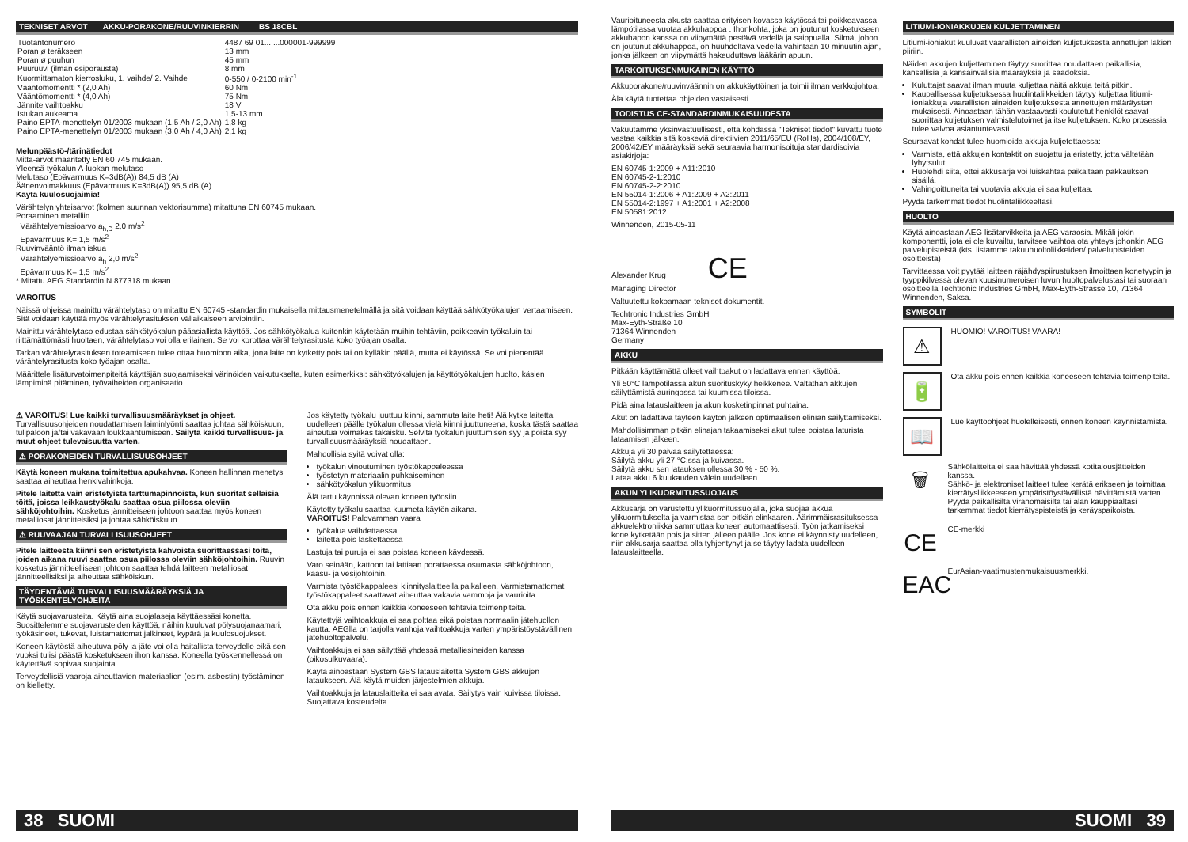TEKNISET ARVOT AKKU-PORAKONE/RUUVINKIERRIN BS 18CBL
| Tuotantonumero | 4487 69 01... ...000001-999999 |
| Poran ø teräkseen | 13 mm |
| Poran ø puuhun | 45 mm |
| Puuruuvi (ilman esiporausta) | 8 mm |
| Kuormittamaton kierrosluku, 1. vaihde/ 2. Vaihde | 0-550 / 0-2100 min<sup>-1</sup> |
| Vääntömomentti * (2,0 Ah) | 60 Nm |
| Vääntömomentti * (4,0 Ah) | 75 Nm |
| Jännite vaihtoakku | 18 V |
| Istukan aukeama | 1,5-13 mm |
| Paino EPTA-menettelyn 01/2003 mukaan (1,5 Ah / 2,0 Ah) | 1,8 kg |
| Paino EPTA-menettelyn 01/2003 mukaan (3,0 Ah / 4,0 Ah) | 2,1 kg |
Melunpäästö-/tärinätiedot
Mitta-arvot määritetty EN 60 745 mukaan.
Yleensä työkalun A-luokan melutaso
Melutaso (Epävarmuus K=3dB(A)) 84,5 dB (A)
Äänenvoimakkuus (Epävarmuus K=3dB(A)) 95,5 dB (A)
Käytä kuulosuojaimia!
Värähtelyn yhteisarvot (kolmen suunnan vektorisumma) mitattuna EN 60745 mukaan.
Poraaminen metalliin
Värähtelyemissioarvo a<sub>h,D</sub> 2,0 m/s<sup>2</sup>
Epävarmuus K= 1,5 m/s<sup>2</sup>
Ruuvinvääntö ilman iskua
Värähtelyemissioarvo a<sub>h</sub> 2,0 m/s<sup>2</sup>
Epävarmuus K= 1,5 m/s<sup>2</sup>
* Mitattu AEG Standardin N 877318 mukaan
VAROITUS
Näissä ohjeissa mainittu värähtelytaso on mitattu EN 60745 -standardin mukaisella mittausmenetelmällä ja sitä voidaan käyttää sähkötyökalujen vertaamiseen. Sitä voidaan käyttää myös värähtelyrasituksen väliaikaiseen arviointiin.
Mainittu värähtelytaso edustaa sähkötyökalun pääasiallista käyttöä. Jos sähkötyökalua kuitenkin käytetään muihin tehtäviin, poikkeavin työkaluin tai riittämättömästi huoltaen, värähtelytaso voi olla erilainen. Se voi korottaa värähtelyrasitusta koko työajan osalta.
Tarkan värähtelyrasituksen toteamiseen tulee ottaa huomioon aika, jona laite on kytketty pois tai on kylläkin päällä, mutta ei käytössä. Se voi pienentää värähtelyrasitusta koko työajan osalta.
Määrittele lisäturvatoimenpiteitä käyttäjän suojaamiseksi värinöiden vaikutukselta, kuten esimerkiksi: sähkötyökalujen ja käyttötyökalujen huolto, käsien lämpiminä pitäminen, työvaiheiden organisaatio.
⚠ VAROITUS! Lue kaikki turvallisuusmääräykset ja ohjeet. Turvallisuusohjeiden noudattamisen laiminlyönti saattaa johtaa sähköiskuun, tulipaloon ja/tai vakavaan loukkaantumiseen. Säilytä kaikki turvallisuus- ja muut ohjeet tulevaisuutta varten.
⚠ PORAKONEIDEN TURVALLISUUSOHJEET
Käytä koneen mukana toimitettua apukahvaa. Koneen hallinnan menetys saattaa aiheuttaa henkivahinkoja.
Pitele laitetta vain eristetyistä tarttumapinnoista, kun suoritat sellaisia töitä, joissa leikkaustyökalu saattaa osua piilossa oleviin sähköjohtoihin. Kosketus jännitteiseen johtoon saattaa myös koneen metalliosat jännitteisiksi ja johtaa sähköiskuun.
⚠ RUUVAAJAN TURVALLISUUSOHJEET
Pitele laitteesta kiinni sen eristetyistä kahvoista suorittaessasi töitä, joiden aikana ruuvi saattaa osua piilossa oleviin sähköjohtoihin. Ruuvin kosketus jännitteelliseen johtoon saattaa tehdä laitteen metalliosat jännitteellisiksi ja aiheuttaa sähköiskun.
TÄYDENTÄVIÄ TURVALLISUUSMÄÄRÄYKSIÄ JA TYÖSKENTELYOHJEITA
Käytä suojavarusteita. Käytä aina suojalaseja käyttäessäsi konetta. Suosittelemme suojavarusteiden käyttöä, näihin kuuluvat pölysuojanaamari, työkäsineet, tukevat, luistamattomat jalkineet, kypärä ja kuulosuojukset.
Koneen käytöstä aiheutuva pöly ja jäte voi olla haitallista terveydelle eikä sen vuoksi tulisi päästä kosketukseen ihon kanssa. Koneella työskennellessä on käytettävä sopivaa suojainta.
Terveydellisiä vaaroja aiheuttavien materiaalien (esim. asbestin) työstäminen on kielletty.
Jos käytetty työkalu juuttuu kiinni, sammuta laite heti! Älä kytke laitetta uudelleen päälle työkalun ollessa vielä kiinni juuttuneena, koska tästä saattaa aiheutua voimakas takaisku. Selvitä työkalun juuttumisen syy ja poista syy turvallisuusmääräyksiä noudattaen.
Mahdollisia syitä voivat olla:
työkalun vinoutuminen työstökappaleessa
työstetyn materiaalin puhkaiseminen
sähkötyökalun ylikuormitus
Älä tartu käynnissä olevan koneen työosiin.
Käytetty työkalu saattaa kuumeta käytön aikana.
VAROITUS! Palovamman vaara
työkalua vaihdettaessa
laitetta pois laskettaessa
Lastuja tai puruja ei saa poistaa koneen käydessä.
Varo seinään, kattoon tai lattiaan porattaessa osumasta sähköjohtoon, kaasu- ja vesijohtoihin.
Varmista työstökappaleesi kiinnityslaitteella paikalleen. Varmistamattomat työstökappaleet saattavat aiheuttaa vakavia vammoja ja vaurioita.
Ota akku pois ennen kaikkia koneeseen tehtäviä toimenpiteitä.
Käytettyjä vaihtoakkuja ei saa polttaa eikä poistaa normaalin jätehuollon kautta. AEGlla on tarjolla vanhoja vaihtoakkuja varten ympäristöystävällinen jätehuoltopalvelu.
Vaihtoakkuja ei saa säilyttää yhdessä metalliesineiden kanssa (oikosulkuvaara).
Käytä ainoastaan System GBS latauslaitetta System GBS akkujen lataukseen. Älä käytä muiden järjestelmien akkuja.
Vaihtoakkuja ja latauslaitteita ei saa avata. Säilytys vain kuivissa tiloissa. Suojattava kosteudelta.
38 SUOMI
Vaurioituneesta akusta saattaa erityisen kovassa käytössä tai poikkeavassa lämpötilassa vuotaa akkuhappoa . Ihonkohta, joka on joutunut kosketukseen akkuhapon kanssa on viipymättä pestävä vedellä ja saippualla. Silmä, johon on joutunut akkuhappoa, on huuhdeltava vedellä vähintään 10 minuutin ajan, jonka jälkeen on viipymättä hakeuduttava lääkärin apuun.
TARKOITUKSENMUKAINEN KÄYTTÖ
Akkuporakone/ruuvinväännin on akkukäyttöinen ja toimii ilman verkkojohtoa.
Äla käytä tuotettaa ohjeiden vastaisesti.
TODISTUS CE-STANDARDINMUKAISUUDESTA
Vakuutamme yksinvastuullisesti, että kohdassa "Tekniset tiedot" kuvattu tuote vastaa kaikkia sitä koskeviä direktiivien 2011/65/EU (RoHs), 2004/108/EY, 2006/42/EY määräyksiä sekä seuraavia harmonisoituja standardisoivia asiakirjoja:
EN 60745-1:2009 + A11:2010
EN 60745-2-1:2010
EN 60745-2-2:2010
EN 55014-1:2006 + A1:2009 + A2:2011
EN 55014-2:1997 + A1:2001 + A2:2008
EN 50581:2012
Winnenden, 2015-05-11
Alexander Krug CE
Managing Director
Valtuutettu kokoamaan tekniset dokumentit.
Techtronic Industries GmbH
Max-Eyth-Straße 10
71364 Winnenden
Germany
AKKU
Pitkään käyttämättä olleet vaihtoakut on ladattava ennen käyttöä.
Yli 50°C lämpötilassa akun suorituskyky heikkenee. Vältäthän akkujen säilyttämistä auringossa tai kuumissa tiloissa.
Pidä aina latauslaitteen ja akun kosketinpinnat puhtaina.
Akut on ladattava täyteen käytön jälkeen optimaalisen elinïän säilyttämiseksi.
Mahdollisimman pitkän elinajan takaamiseksi akut tulee poistaa laturista lataamisen jälkeen.
Akkuja yli 30 päivää säilytettäessä:
Säilytä akku yli 27 °C:ssa ja kuivassa.
Säilytä akku sen latauksen ollessa 30 % - 50 %.
Lataa akku 6 kuukauden välein uudelleen.
AKUN YLIKUORMITUSSUOJAUS
Akkusarja on varustettu ylikuormitussuojalla, joka suojaa akkua ylikuormitukselta ja varmistaa sen pitkän elinkaaren. Äärimmäisrasituksessa akkuelektroniikka sammuttaa koneen automaattisesti. Työn jatkamiseksi kone kytketään pois ja sitten jälleen päälle. Jos kone ei käynnisty uudelleen, niin akkusarja saattaa olla tyhjentynyt ja se täytyy ladata uudelleen latauslaitteella.
LITIUMI-IONIAKKUJEN KULJETTAMINEN
Litiumi-ioniakut kuuluvat vaarallisten aineiden kuljetuksesta annettujen lakien piiriin.
Näiden akkujen kuljettaminen täytyy suorittaa noudattaen paikallisia, kansallisia ja kansainvälisiä määräyksiä ja säädöksiä.
Kuluttajat saavat ilman muuta kuljettaa näitä akkuja teitä pitkin.
Kaupallisessa kuljetuksessa huolintaliikkeiden täytyy kuljettaa litiumi-ioniakkuja vaarallisten aineiden kuljetuksesta annettujen määräysten mukaisesti. Ainoastaan tähän vastaavasti koulutetut henkilöt saavat suorittaa kuljetuksen valmistelutoimet ja itse kuljetuksen. Koko prosessia tulee valvoa asiantuntevasti.
Seuraavat kohdat tulee huomioida akkuja kuljetettaessa:
Varmista, että akkujen kontaktit on suojattu ja eristetty, jotta vältetään lyhytsulut.
Huolehdi siitä, ettei akkusarja voi luiskahtaa paikaltaan pakkauksen sisällä.
Vahingoittuneita tai vuotavia akkuja ei saa kuljettaa.
Pyydä tarkemmat tiedot huolintaliikkeeltäsi.
HUOLTO
Käytä ainoastaan AEG lisätarvikkeita ja AEG varaosia. Mikäli jokin komponentti, jota ei ole kuvailtu, tarvitsee vaihtoa ota yhteys johonkin AEG palvelupisteistä (kts. listamme takuuhuoltoliikkeiden/ palvelupisteiden osoitteista)
Tarvittaessa voit pyytää laitteen räjähdyspiirustuksen ilmoittaen konetyypin ja tyyppikilvessä olevan kuusinumeroisen luvun huoltopalvelustasi tai suoraan osoitteella Techtronic Industries GmbH, Max-Eyth-Strasse 10, 71364 Winnenden, Saksa.
SYMBOLIT
⚠
HUOMIO! VAROITUS! VAARA!
🔋
Ota akku pois ennen kaikkia koneeseen tehtäviä toimenpiteitä.
📖
Lue käyttöohjeet huolelleisesti, ennen koneen käynnistämistä.
🗑
Sähkölaitteita ei saa hävittää yhdessä kotitalousjätteiden kanssa.
Sähkö- ja elektroniset laitteet tulee kerätä erikseen ja toimittaa kierrätysliikkeeseen ympäristöystävällistä hävittämistä varten. Pyydä paikallisilta viranomaisilta tai alan kauppiaaltasi tarkemmat tiedot kierrätyspisteistä ja keräyspaikoista.
CE
CE-merkki
EAC
EurAsian-vaatimustenmukaisuusmerkki.
SUOMI 39